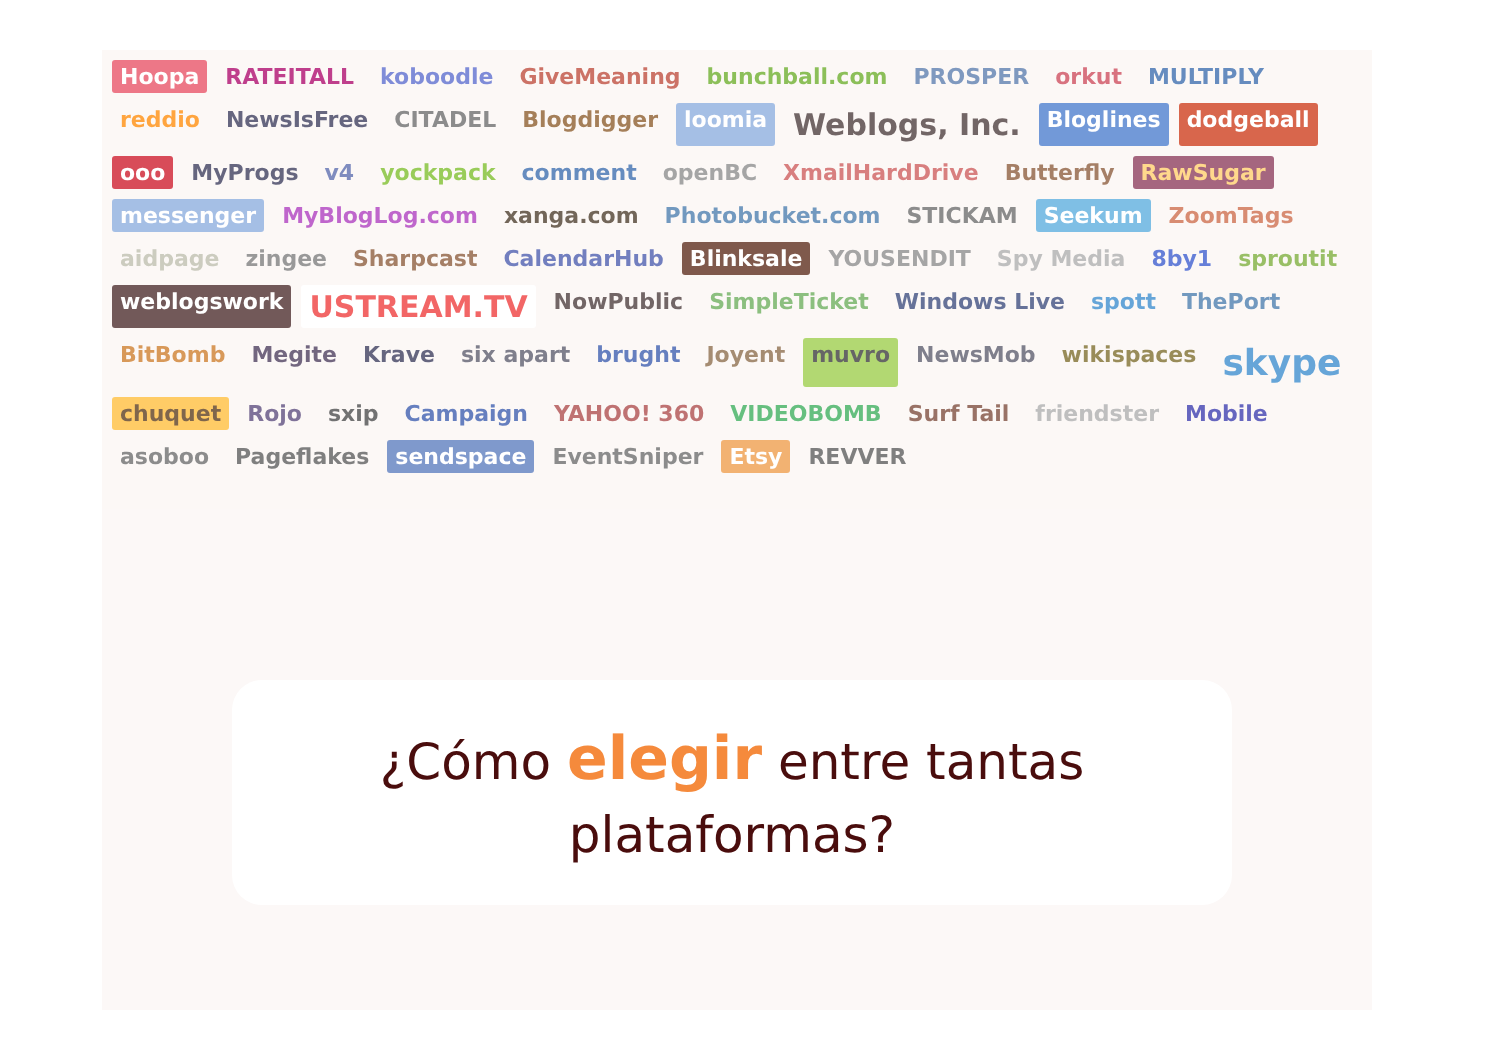Hoopa RATEITALL koboodle GiveMeaning bunchball.com PROSPER orkut MULTIPLY reddio NewsIsFree CITADEL Blogdigger loomia Weblogs, Inc. Bloglines dodgeball ooo MyProgs v4 yockpack comment openBC XmailHardDrive Butterfly RawSugar messenger MyBlogLog.com xanga.com Photobucket.com STICKAM Seekum ZoomTags aidpage zingee Sharpcast CalendarHub Blinksale YOUSENDIT Spy Media 8by1 sproutit weblogswork USTREAM.TV NowPublic SimpleTicket Windows Live spott ThePort BitBomb Megite Krave six apart brught Joyent muvro NewsMob wikispaces skype chuquet Rojo sxip Campaign YAHOO! 360 VIDEOBOMB Surf Tail friendster Mobile asoboo Pageflakes sendspace EventSniper Etsy REVVER
¿Cómo elegir entre tantas
plataformas?